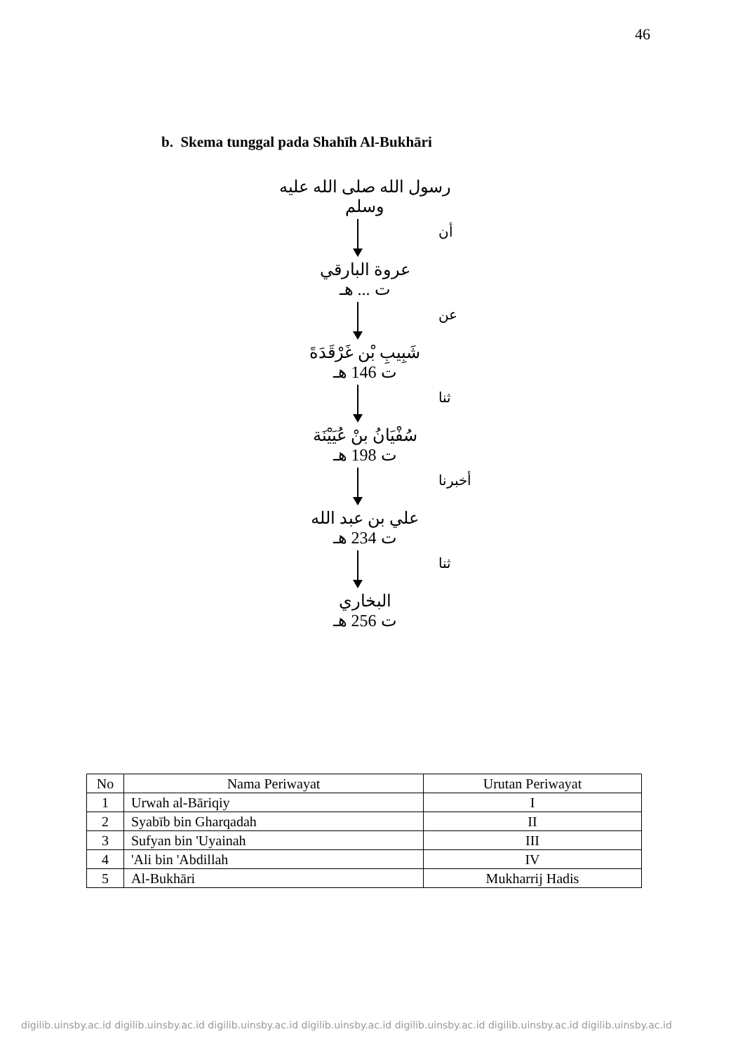46
b. Skema tunggal pada Shahīh Al-Bukhāri
رسول الله صلى الله عليه وسلم
أن
عروة البارقي
ت ... هـ
عن
شَبِيبِ بْن غَرْقَدَةَ
ت 146 هـ
ثنا
سُفْيَانُ بنْ عُيَيْنَة
ت 198 هـ
أخبرنا
علي بن عبد الله
ت 234 هـ
ثنا
البخاري
ت 256 هـ
| No | Nama Periwayat | Urutan Periwayat |
| --- | --- | --- |
| 1 | Urwah al-Bāriqiy | I |
| 2 | Syabīb bin Gharqadah | II |
| 3 | Sufyan bin 'Uyainah | III |
| 4 | 'Ali bin 'Abdillah | IV |
| 5 | Al-Bukhāri | Mukharrij Hadis |
digilib.uinsby.ac.id digilib.uinsby.ac.id digilib.uinsby.ac.id digilib.uinsby.ac.id digilib.uinsby.ac.id digilib.uinsby.ac.id digilib.uinsby.ac.id